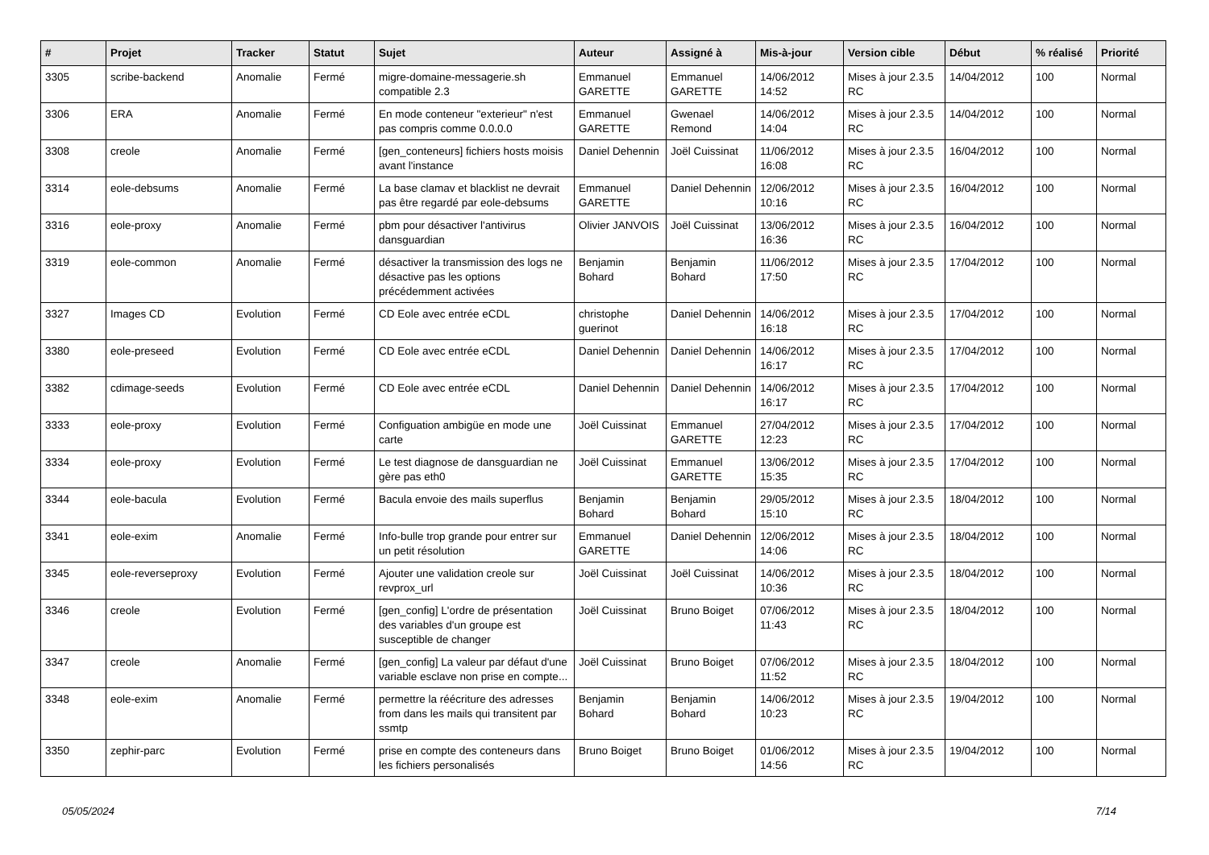| # | Projet | Tracker | Statut | Sujet | Auteur | Assigné à | Mis-à-jour | Version cible | Début | % réalisé | Priorité |
| --- | --- | --- | --- | --- | --- | --- | --- | --- | --- | --- | --- |
| 3305 | scribe-backend | Anomalie | Fermé | migre-domaine-messagerie.sh compatible 2.3 | Emmanuel GARETTE | Emmanuel GARETTE | 14/06/2012 14:52 | Mises à jour 2.3.5 RC | 14/04/2012 | 100 | Normal |
| 3306 | ERA | Anomalie | Fermé | En mode conteneur "exterieur" n'est pas compris comme 0.0.0.0 | Emmanuel GARETTE | Gwenael Remond | 14/06/2012 14:04 | Mises à jour 2.3.5 RC | 14/04/2012 | 100 | Normal |
| 3308 | creole | Anomalie | Fermé | [gen_conteneurs] fichiers hosts moisis avant l'instance | Daniel Dehennin | Joël Cuissinat | 11/06/2012 16:08 | Mises à jour 2.3.5 RC | 16/04/2012 | 100 | Normal |
| 3314 | eole-debsums | Anomalie | Fermé | La base clamav et blacklist ne devrait pas être regardé par eole-debsums | Emmanuel GARETTE | Daniel Dehennin | 12/06/2012 10:16 | Mises à jour 2.3.5 RC | 16/04/2012 | 100 | Normal |
| 3316 | eole-proxy | Anomalie | Fermé | pbm pour désactiver l'antivirus dansguardian | Olivier JANVOIS | Joël Cuissinat | 13/06/2012 16:36 | Mises à jour 2.3.5 RC | 16/04/2012 | 100 | Normal |
| 3319 | eole-common | Anomalie | Fermé | désactiver la transmission des logs ne désactive pas les options précédemment activées | Benjamin Bohard | Benjamin Bohard | 11/06/2012 17:50 | Mises à jour 2.3.5 RC | 17/04/2012 | 100 | Normal |
| 3327 | Images CD | Evolution | Fermé | CD Eole avec entrée eCDL | christophe guerinot | Daniel Dehennin | 14/06/2012 16:18 | Mises à jour 2.3.5 RC | 17/04/2012 | 100 | Normal |
| 3380 | eole-preseed | Evolution | Fermé | CD Eole avec entrée eCDL | Daniel Dehennin | Daniel Dehennin | 14/06/2012 16:17 | Mises à jour 2.3.5 RC | 17/04/2012 | 100 | Normal |
| 3382 | cdimage-seeds | Evolution | Fermé | CD Eole avec entrée eCDL | Daniel Dehennin | Daniel Dehennin | 14/06/2012 16:17 | Mises à jour 2.3.5 RC | 17/04/2012 | 100 | Normal |
| 3333 | eole-proxy | Evolution | Fermé | Configuation ambigüe en mode une carte | Joël Cuissinat | Emmanuel GARETTE | 27/04/2012 12:23 | Mises à jour 2.3.5 RC | 17/04/2012 | 100 | Normal |
| 3334 | eole-proxy | Evolution | Fermé | Le test diagnose de dansguardian ne gère pas eth0 | Joël Cuissinat | Emmanuel GARETTE | 13/06/2012 15:35 | Mises à jour 2.3.5 RC | 17/04/2012 | 100 | Normal |
| 3344 | eole-bacula | Evolution | Fermé | Bacula envoie des mails superflus | Benjamin Bohard | Benjamin Bohard | 29/05/2012 15:10 | Mises à jour 2.3.5 RC | 18/04/2012 | 100 | Normal |
| 3341 | eole-exim | Anomalie | Fermé | Info-bulle trop grande pour entrer sur un petit résolution | Emmanuel GARETTE | Daniel Dehennin | 12/06/2012 14:06 | Mises à jour 2.3.5 RC | 18/04/2012 | 100 | Normal |
| 3345 | eole-reverseproxy | Evolution | Fermé | Ajouter une validation creole sur revprox_url | Joël Cuissinat | Joël Cuissinat | 14/06/2012 10:36 | Mises à jour 2.3.5 RC | 18/04/2012 | 100 | Normal |
| 3346 | creole | Evolution | Fermé | [gen_config] L'ordre de présentation des variables d'un groupe est susceptible de changer | Joël Cuissinat | Bruno Boiget | 07/06/2012 11:43 | Mises à jour 2.3.5 RC | 18/04/2012 | 100 | Normal |
| 3347 | creole | Anomalie | Fermé | [gen_config] La valeur par défaut d'une variable esclave non prise en compte... | Joël Cuissinat | Bruno Boiget | 07/06/2012 11:52 | Mises à jour 2.3.5 RC | 18/04/2012 | 100 | Normal |
| 3348 | eole-exim | Anomalie | Fermé | permettre la réécriture des adresses from dans les mails qui transitent par ssmtp | Benjamin Bohard | Benjamin Bohard | 14/06/2012 10:23 | Mises à jour 2.3.5 RC | 19/04/2012 | 100 | Normal |
| 3350 | zephir-parc | Evolution | Fermé | prise en compte des conteneurs dans les fichiers personalisés | Bruno Boiget | Bruno Boiget | 01/06/2012 14:56 | Mises à jour 2.3.5 RC | 19/04/2012 | 100 | Normal |
05/05/2024 7/14